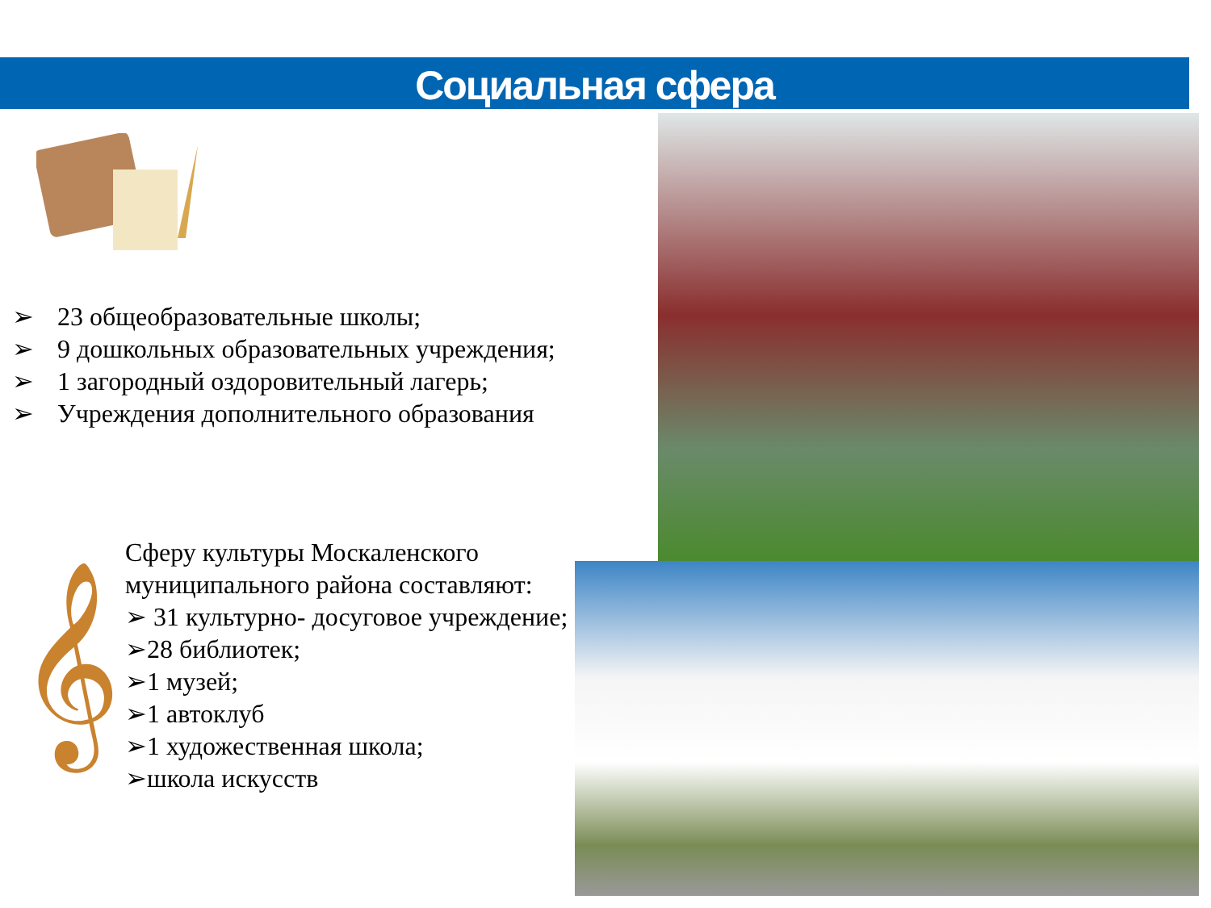Социальная сфера
➢ 23 общеобразовательные школы;
➢ 9 дошкольных образовательных учреждения;
➢ 1 загородный оздоровительный лагерь;
➢ Учреждения дополнительного образования
𝄞
Сферу культуры Москаленского муниципального района составляют:
➢ 31 культурно- досуговое учреждение;
➢28 библиотек;
➢1 музей;
➢1 автоклуб
➢1 художественная школа;
➢школа искусств